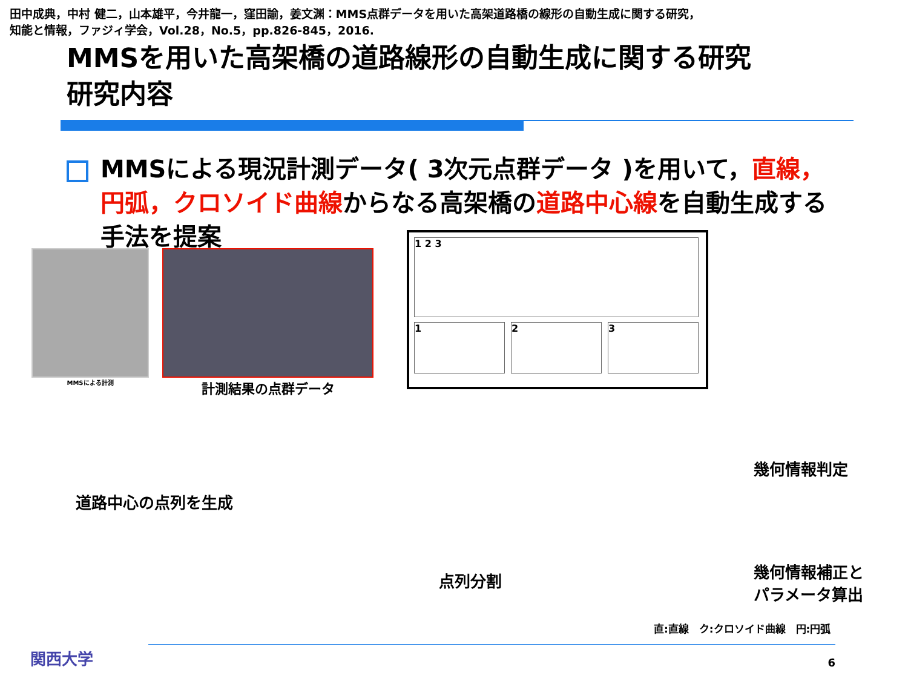田中成典，中村 健二，山本雄平，今井龍一，窪田諭，姜文渊：MMS点群データを用いた高架道路橋の線形の自動生成に関する研究，
知能と情報，ファジィ学会，Vol.28，No.5，pp.826-845，2016.
MMSを用いた高架橋の道路線形の自動生成に関する研究
研究内容
MMSによる現況計測データ( 3次元点群データ )を用いて，直線，円弧，クロソイド曲線からなる高架橋の道路中心線を自動生成する手法を提案
MMSによる計測
計測結果の点群データ
1 2 3
1 2 3
道路中心の点列を生成
点列分割
幾何情報判定
幾何情報補正と
パラメータ算出
直:直線　ク:クロソイド曲線　円:円弧
関西大学 6